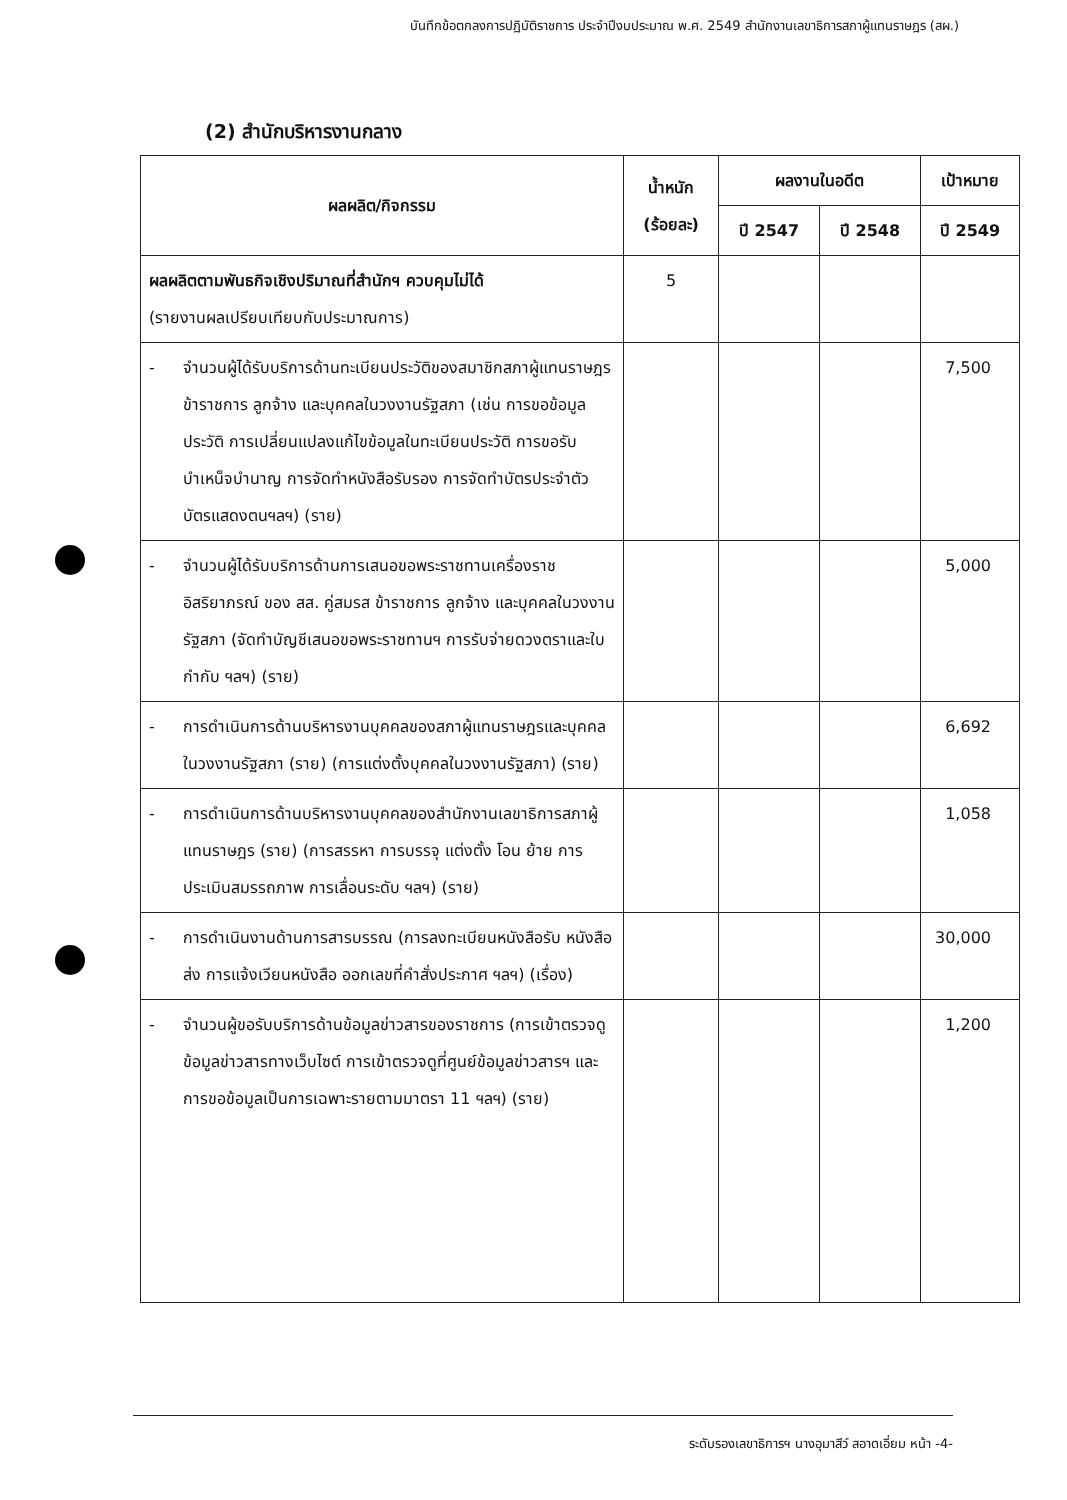บันทึกข้อตกลงการปฏิบัติราชการ ประจำปีงบประมาณ พ.ศ. 2549 สำนักงานเลขาธิการสภาผู้แทนราษฎร (สผ.)
(2) สำนักบริหารงานกลาง
| ผลผลิต/กิจกรรม | น้ำหนัก (ร้อยละ) | ผลงานในอดีต | | เป้าหมาย |
| --- | --- | --- | --- | --- |
| | | ปี 2547 | ปี 2548 | ปี 2549 |
| ผลผลิตตามพันธกิจเชิงปริมาณที่สำนักฯ ควบคุมไม่ได้ (รายงานผลเปรียบเทียบกับประมาณการ) | 5 | | | |
| - จำนวนผู้ได้รับบริการด้านทะเบียนประวัติของสมาชิกสภาผู้แทนราษฎร ข้าราชการ ลูกจ้าง และบุคคลในวงงานรัฐสภา (เช่น การขอข้อมูลประวัติ การเปลี่ยนแปลงแก้ไขข้อมูลในทะเบียนประวัติ การขอรับบำเหน็จบำนาญ การจัดทำหนังสือรับรอง การจัดทำบัตรประจำตัว บัตรแสดงตนฯลฯ) (ราย) | | | | 7,500 |
| - จำนวนผู้ได้รับบริการด้านการเสนอขอพระราชทานเครื่องราชอิสริยาภรณ์ ของ สส. คู่สมรส ข้าราชการ ลูกจ้าง และบุคคลในวงงานรัฐสภา (จัดทำบัญชีเสนอขอพระราชทานฯ การรับจ่ายดวงตราและใบกำกับ ฯลฯ) (ราย) | | | | 5,000 |
| - การดำเนินการด้านบริหารงานบุคคลของสภาผู้แทนราษฎรและบุคคลในวงงานรัฐสภา (ราย) (การแต่งตั้งบุคคลในวงงานรัฐสภา) (ราย) | | | | 6,692 |
| - การดำเนินการด้านบริหารงานบุคคลของสำนักงานเลขาธิการสภาผู้แทนราษฎร (ราย) (การสรรหา การบรรจุ แต่งตั้ง โอน ย้าย การประเมินสมรรถภาพ การเลื่อนระดับ ฯลฯ) (ราย) | | | | 1,058 |
| - การดำเนินงานด้านการสารบรรณ (การลงทะเบียนหนังสือรับ หนังสือส่ง การแจ้งเวียนหนังสือ ออกเลขที่คำสั่งประกาศ ฯลฯ) (เรื่อง) | | | | 30,000 |
| - จำนวนผู้ขอรับบริการด้านข้อมูลข่าวสารของราชการ (การเข้าตรวจดูข้อมูลข่าวสารทางเว็บไซต์ การเข้าตรวจดูที่ศูนย์ข้อมูลข่าวสารฯ และการขอข้อมูลเป็นการเฉพาะรายตามมาตรา 11 ฯลฯ) (ราย) | | | | 1,200 |
ระดับรองเลขาธิการฯ นางอุมาสีว์ สอาดเอี่ยม หน้า -4-